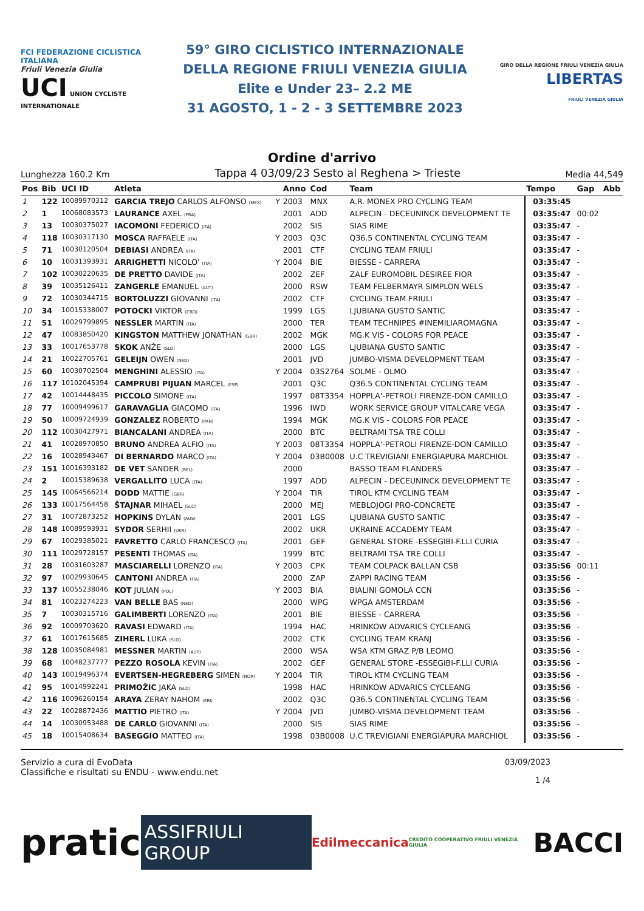FCI FEDERAZIONE CICLISTICA ITALIANA
Friuli Venezia Giulia
UCI UNION CYCLISTE INTERNATIONALE
59° GIRO CICLISTICO INTERNAZIONALE
DELLA REGIONE FRIULI VENEZIA GIULIA
Elite e Under 23– 2.2 ME
31 AGOSTO, 1 - 2 - 3 SETTEMBRE 2023
GIRO DELLA REGIONE FRIULI VENEZIA GIULIA LIBERTAS
FRIULI VENEZIA GIULIA
Ordine d'arrivo
Lunghezza 160.2 Km Tappa 4 03/09/23 Sesto al Reghena > Trieste Media 44,549
| Pos | Bib | UCI ID | Atleta | | Anno | Cod | Team | Tempo | Gap | Abb |
| --- | --- | --- | --- | --- | --- | --- | --- | --- | --- | --- |
| 1 | 122 | 10089970312 | GARCIA TREJO CARLOS ALFONSO (MEX) | Y | 2003 | MNX | A.R. MONEX PRO CYCLING TEAM | 03:35:45 | | |
| 2 | 1 | 10068083573 | LAURANCE AXEL (FRA) | | 2001 | ADD | ALPECIN - DECEUNINCK DEVELOPMENT TE | 03:35:47 | 00:02 | |
| 3 | 13 | 10030375027 | IACOMONI FEDERICO (ITA) | | 2002 | SIS | SIAS RIME | 03:35:47 | - | |
| 4 | 118 | 10030317130 | MOSCA RAFFAELE (ITA) | Y | 2003 | Q3C | Q36.5 CONTINENTAL CYCLING TEAM | 03:35:47 | - | |
| 5 | 71 | 10030120504 | DEBIASI ANDREA (ITA) | | 2001 | CTF | CYCLING TEAM FRIULI | 03:35:47 | - | |
| 6 | 10 | 10031393931 | ARRIGHETTI NICOLO' (ITA) | Y | 2004 | BIE | BIESSE - CARRERA | 03:35:47 | - | |
| 7 | 102 | 10030220635 | DE PRETTO DAVIDE (ITA) | | 2002 | ZEF | ZALF EUROMOBIL DESIREE FIOR | 03:35:47 | - | |
| 8 | 39 | 10035126411 | ZANGERLE EMANUEL (AUT) | | 2000 | RSW | TEAM FELBERMAYR SIMPLON WELS | 03:35:47 | - | |
| 9 | 72 | 10030344715 | BORTOLUZZI GIOVANNI (ITA) | | 2002 | CTF | CYCLING TEAM FRIULI | 03:35:47 | - | |
| 10 | 34 | 10015338007 | POTOCKI VIKTOR (CRO) | | 1999 | LGS | LJUBIANA GUSTO SANTIC | 03:35:47 | - | |
| 11 | 51 | 10029799895 | NESSLER MARTIN (ITA) | | 2000 | TER | TEAM TECHNIPES #INEMILIAROMAGNA | 03:35:47 | - | |
| 12 | 47 | 10083850420 | KINGSTON MATTHEW JONATHAN (GBR) | | 2002 | MGK | MG.K VIS - COLORS FOR PEACE | 03:35:47 | - | |
| 13 | 33 | 10017653778 | SKOK ANŽE (SLO) | | 2000 | LGS | LJUBIANA GUSTO SANTIC | 03:35:47 | - | |
| 14 | 21 | 10022705761 | GELEIJN OWEN (NED) | | 2001 | JVD | JUMBO-VISMA DEVELOPMENT TEAM | 03:35:47 | - | |
| 15 | 60 | 10030702504 | MENGHINI ALESSIO (ITA) | Y | 2004 | 03S2764 | SOLME - OLMO | 03:35:47 | - | |
| 16 | 117 | 10102045394 | CAMPRUBI PIJUAN MARCEL (ESP) | | 2001 | Q3C | Q36.5 CONTINENTAL CYCLING TEAM | 03:35:47 | - | |
| 17 | 42 | 10014448435 | PICCOLO SIMONE (ITA) | | 1997 | 08T3354 | HOPPLA'-PETROLI FIRENZE-DON CAMILLO | 03:35:47 | - | |
| 18 | 77 | 10009499617 | GARAVAGLIA GIACOMO (ITA) | | 1996 | IWD | WORK SERVICE GROUP VITALCARE VEGA | 03:35:47 | - | |
| 19 | 50 | 10009724939 | GONZALEZ ROBERTO (PAN) | | 1994 | MGK | MG.K VIS - COLORS FOR PEACE | 03:35:47 | - | |
| 20 | 112 | 10030427971 | BIANCALANI ANDREA (ITA) | | 2000 | BTC | BELTRAMI TSA TRE COLLI | 03:35:47 | - | |
| 21 | 41 | 10028970850 | BRUNO ANDREA ALFIO (ITA) | Y | 2003 | 08T3354 | HOPPLA'-PETROLI FIRENZE-DON CAMILLO | 03:35:47 | - | |
| 22 | 16 | 10028943467 | DI BERNARDO MARCO (ITA) | Y | 2004 | 03B0008 | U.C TREVIGIANI ENERGIAPURA MARCHIOL | 03:35:47 | - | |
| 23 | 151 | 10016393182 | DE VET SANDER (BEL) | | 2000 | | BASSO TEAM FLANDERS | 03:35:47 | - | |
| 24 | 2 | 10015389638 | VERGALLITO LUCA (ITA) | | 1997 | ADD | ALPECIN - DECEUNINCK DEVELOPMENT TE | 03:35:47 | - | |
| 25 | 145 | 10064566214 | DODD MATTIE (GBR) | Y | 2004 | TIR | TIROL KTM CYCLING TEAM | 03:35:47 | - | |
| 26 | 133 | 10017564458 | ŠTAJNAR MIHAEL (SLO) | | 2000 | MEJ | MEBLOJOGI PRO-CONCRETE | 03:35:47 | - | |
| 27 | 31 | 10072873252 | HOPKINS DYLAN (AUS) | | 2001 | LGS | LJUBIANA GUSTO SANTIC | 03:35:47 | - | |
| 28 | 148 | 10089593931 | SYDOR SERHII (UKR) | | 2002 | UKR | UKRAINE ACCADEMY TEAM | 03:35:47 | - | |
| 29 | 67 | 10029385021 | FAVRETTO CARLO FRANCESCO (ITA) | | 2001 | GEF | GENERAL STORE -ESSEGIBI-F.LLI CURIA | 03:35:47 | - | |
| 30 | 111 | 10029728157 | PESENTI THOMAS (ITA) | | 1999 | BTC | BELTRAMI TSA TRE COLLI | 03:35:47 | - | |
| 31 | 28 | 10031603287 | MASCIARELLI LORENZO (ITA) | Y | 2003 | CPK | TEAM COLPACK BALLAN CSB | 03:35:56 | 00:11 | |
| 32 | 97 | 10029930645 | CANTONI ANDREA (ITA) | | 2000 | ZAP | ZAPPI RACING TEAM | 03:35:56 | - | |
| 33 | 137 | 10055238046 | KOT JULIAN (POL) | Y | 2003 | BIA | BIALINI GOMOLA CCN | 03:35:56 | - | |
| 34 | 81 | 10023274223 | VAN BELLE BAS (NED) | | 2000 | WPG | WPGA AMSTERDAM | 03:35:56 | - | |
| 35 | 7 | 10030315716 | GALIMBERTI LORENZO (ITA) | | 2001 | BIE | BIESSE - CARRERA | 03:35:56 | - | |
| 36 | 92 | 10009703620 | RAVASI EDWARD (ITA) | | 1994 | HAC | HRINKOW ADVARICS CYCLEANG | 03:35:56 | - | |
| 37 | 61 | 10017615685 | ZIHERL LUKA (SLO) | | 2002 | CTK | CYCLING TEAM KRANJ | 03:35:56 | - | |
| 38 | 128 | 10035084981 | MESSNER MARTIN (AUT) | | 2000 | WSA | WSA KTM GRAZ P/B LEOMO | 03:35:56 | - | |
| 39 | 68 | 10048237777 | PEZZO ROSOLA KEVIN (ITA) | | 2002 | GEF | GENERAL STORE -ESSEGIBI-F.LLI CURIA | 03:35:56 | - | |
| 40 | 143 | 10019496374 | EVERTSEN-HEGREBERG SIMEN (NOR) | Y | 2004 | TIR | TIROL KTM CYCLING TEAM | 03:35:56 | - | |
| 41 | 95 | 10014992241 | PRIMOŽIC JAKA (SLO) | | 1998 | HAC | HRINKOW ADVARICS CYCLEANG | 03:35:56 | - | |
| 42 | 116 | 10096260154 | ARAYA ZERAY NAHOM (ERI) | | 2002 | Q3C | Q36.5 CONTINENTAL CYCLING TEAM | 03:35:56 | - | |
| 43 | 22 | 10028872436 | MATTIO PIETRO (ITA) | Y | 2004 | JVD | JUMBO-VISMA DEVELOPMENT TEAM | 03:35:56 | - | |
| 44 | 14 | 10030953488 | DE CARLO GIOVANNI (ITA) | | 2000 | SIS | SIAS RIME | 03:35:56 | - | |
| 45 | 18 | 10015408634 | BASEGGIO MATTEO (ITA) | | 1998 | 03B0008 | U.C TREVIGIANI ENERGIAPURA MARCHIOL | 03:35:56 | - | |
Servizio a cura di EvoData
Classifiche e risultati su ENDU - www.endu.net
03/09/2023
1 /4
pratic ASSIFRIULI GROUP Edilmeccanica CREDITO COOPERATIVO FRIULI VENEZIA GIULIA BACCI